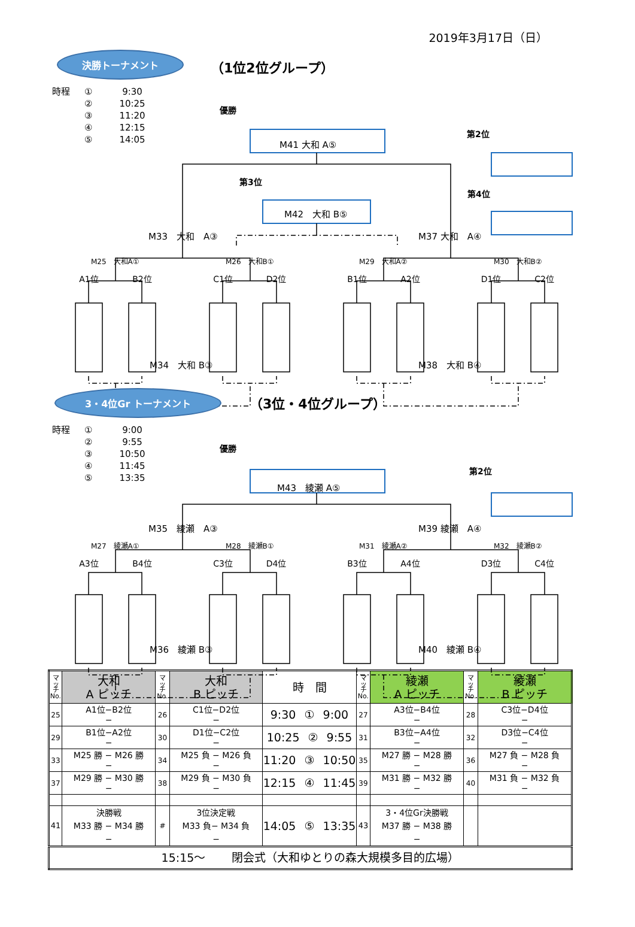2019年3月17日（日）
決勝トーナメント
（1位2位グループ）
時程 ①
②
③
④
⑤
9:30
10:25
11:20
12:15
14:05
優勝
M41 大和 A⑤
第2位
第3位
第4位
M42　大和 B⑤
M33　大和　A③ M37 大和　A④
M25　大和A① M26　大和B① M29　大和A② M30　大和B②
A1位 B2位 C1位 D2位 B1位 A2位 D1位 C2位
M34　大和 B③ M38　大和 B④
3・4位Gr トーナメント
（3位・4位グループ）
時程 ①
②
③
④
⑤
9:00
9:55
10:50
11:45
13:35
優勝
M43　綾瀬 A⑤
第2位
M35　綾瀬　A③ M39 綾瀬　A④
M27　綾瀬A① M28　綾瀬B① M31　綾瀬A② M32　綾瀬B②
A3位 B4位 C3位 D4位 B3位 A4位 D3位 C4位
M36　綾瀬 B③ M40　綾瀬 B④
| マ ッ チ No. | 大和 A ピッチ | マ ッ チ No. | 大和 B ピッチ | 時 間 | マ ッ チ No. | 綾瀬 A ピッチ | マ ッ チ No. | 綾瀬 B ピッチ |
| --- | --- | --- | --- | --- | --- | --- | --- | --- |
| 25 | A1位−B2位 − | 26 | C1位−D2位 − | 9:30 ① 9:00 | 27 | A3位−B4位 − | 28 | C3位−D4位 − |
| 29 | B1位−A2位 − | 30 | D1位−C2位 − | 10:25 ② 9:55 | 31 | B3位−A4位 − | 32 | D3位−C4位 − |
| 33 | M25 勝 − M26 勝 − | 34 | M25 負 − M26 負 − | 11:20 ③ 10:50 | 35 | M27 勝 − M28 勝 − | 36 | M27 負 − M28 負 − |
| 37 | M29 勝 − M30 勝 − | 38 | M29 負 − M30 負 − | 12:15 ④ 11:45 | 39 | M31 勝 − M32 勝 − | 40 | M31 負 − M32 負 − |
| 41 | 決勝戦 M33 勝 − M34 勝 − | # | 3位決定戦 M33 負− M34 負 − | 14:05 ⑤ 13:35 | 43 | 3・4位Gr決勝戦 M37 勝 − M38 勝 − | | |
| 15:15〜 閉会式（大和ゆとりの森大規模多目的広場） | | | | | | | | |